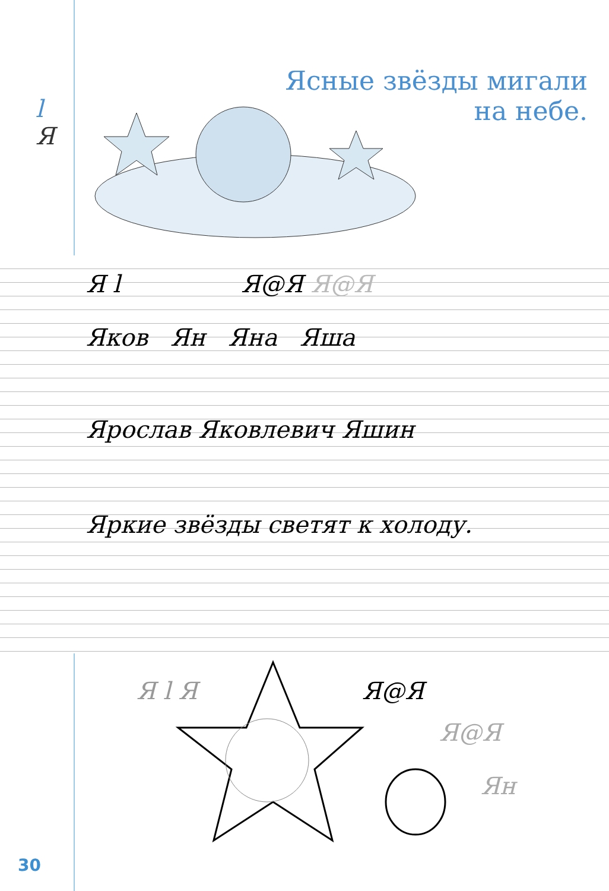l
Я
Ясные звёзды мигали
на небе.
Я l Я@Я Я@Я
Яков Ян Яна Яша
Ярослав Яковлевич Яшин
Яркие звёзды светят к холоду.
Я l Я Я@Я
Я@Я
Ян
30